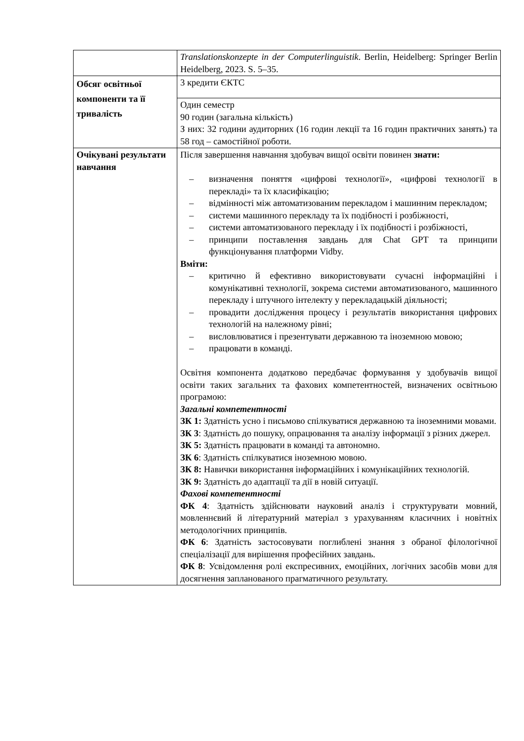| | Translationskonzepte in der Computerlinguistik . Berlin, Heidelberg: Springer Berlin Heidelberg, 2023. S. 5–35. |
| Обсяг освітньої компоненти та її тривалість | 3 кредити ЄКТС |
| | Один семестр 90 годин (загальна кількість) З них: 32 години аудиторних (16 годин лекції та 16 годин практичних занять) та 58 год – самостійної роботи. |
| Очікувані результати навчання | Після завершення навчання здобувач вищої освіти повинен знати: – визначення поняття «цифрові технології», «цифрові технології в перекладі» та їх класифікацію; – відмінності між автоматизованим перекладом і машинним перекладом; – системи машинного перекладу та їх подібності і розбіжності, – системи автоматизованого перекладу і їх подібності і розбіжності, – принципи поставлення завдань для Chat GPT та принципи функціонування платформи Vidby. Вміти: – критично й ефективно використовувати сучасні інформаційні і комунікативні технології, зокрема системи автоматизованого, машинного перекладу і штучного інтелекту у перекладацькій діяльності; – провадити дослідження процесу і результатів використання цифрових технологій на належному рівні; – висловлюватися і презентувати державною та іноземною мовою; – працювати в команді. Освітня компонента додатково передбачає формування у здобувачів вищої освіти таких загальних та фахових компетентностей, визначених освітньою програмою: Загальні компетентності ЗК 1: Здатність усно і письмово спілкуватися державною та іноземними мовами. ЗК 3 : Здатність до пошуку, опрацювання та аналізу інформації з різних джерел. ЗК 5: Здатність працювати в команді та автономно. ЗК 6 : Здатність спілкуватися іноземною мовою. ЗК 8: Навички використання інформаційних і комунікаційних технологій. ЗК 9: Здатність до адаптації та дії в новій ситуації. Фахові компетентності ФК 4 : Здатність здійснювати науковий аналіз і структурувати мовний, мовленнєвий й літературний матеріал з урахуванням класичних і новітніх методологічних принципів. ФК 6 : Здатність застосовувати поглиблені знання з обраної філологічної спеціалізації для вирішення професійних завдань. ФК 8 : Усвідомлення ролі експресивних, емоційних, логічних засобів мови для досягнення запланованого прагматичного результату. |